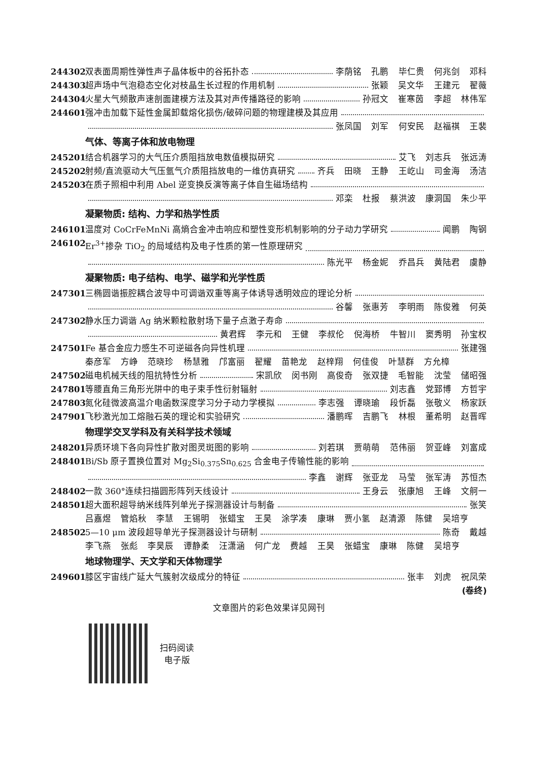244302 双表面周期性弹性声子晶体板中的谷拓扑态 李荫铭 孔鹏 毕仁贵 何兆剑 邓科
244303 超声场中气泡稳态空化对枝晶生长过程的作用机制 张颖 吴文华 王建元 翟薇
244304 火星大气频散声速剖面建模方法及其对声传播路径的影响 孙冠文 崔寒茵 李超 林伟军
244601 强冲击加载下延性金属卸载熔化损伤/破碎问题的物理建模及其应用
张凤国 刘军 何安民 赵福祺 王裴
气体、等离子体和放电物理
245201 结合机器学习的大气压介质阻挡放电数值模拟研究 艾飞 刘志兵 张远涛
245202 射频/直流驱动大气压氩气介质阻挡放电的一维仿真研究 齐兵 田晓 王静 王屹山 司金海 汤洁
245203 在质子照相中利用 Abel 逆变换反演等离子体自生磁场结构
邓栾 杜报 蔡洪波 康洞国 朱少平
凝聚物质: 结构、力学和热学性质
246101 温度对 CoCrFeMnNi 高熵合金冲击响应和塑性变形机制影响的分子动力学研究 闻鹏 陶钢
246102 Er<sup>3+</sup>掺杂 TiO<sub>2</sub> 的局域结构及电子性质的第一性原理研究
陈光平 杨金妮 乔昌兵 黄陆君 虞静
凝聚物质: 电子结构、电学、磁学和光学性质
247301 三椭圆谐振腔耦合波导中可调谐双重等离子体诱导透明效应的理论分析
谷馨 张惠芳 李明雨 陈俊雅 何英
247302 静水压力调谐 Ag 纳米颗粒散射场下量子点激子寿命
黄君辉 李元和 王健 李叔伦 倪海桥 牛智川 窦秀明 孙宝权
247501 Fe 基合金应力感生不可逆磁各向异性机理 张建强
秦彦军 方峥 范晓珍 杨慧雅 邝富丽 翟耀 苗艳龙 赵梓翔 何佳俊 叶慧群 方允樟
247502 磁电机械天线的阻抗特性分析 宋凯欣 闵书刚 高俊奇 张双捷 毛智能 沈莹 储昭强
247801 等腰直角三角形光阱中的电子束手性衍射辐射 刘志鑫 党郅博 方哲宇
247803 氮化硅微波高温介电函数深度学习分子动力学模拟 李志强 谭晓瑜 段忻磊 张敬义 杨家跃
247901 飞秒激光加工熔融石英的理论和实验研究 潘鹏晖 吉鹏飞 林根 董希明 赵晋晖
物理学交叉学科及有关科学技术领域
248201 异质环境下各向异性扩散对图灵斑图的影响 刘若琪 贾萌萌 范伟丽 贺亚峰 刘富成
248401 Bi/Sb 原子置换位置对 Mg<sub>2</sub>Si<sub>0.375</sub>Sn<sub>0.625</sub> 合金电子传输性能的影响
李鑫 谢辉 张亚龙 马莹 张军涛 苏恒杰
248402 一款 360°连续扫描圆形阵列天线设计 王身云 张康旭 王峰 文舸一
248501 超大面积超导纳米线阵列单光子探测器设计与制备 张笑
吕嘉煜 管焰秋 李慧 王锡明 张蜡宝 王昊 涂学凑 康琳 贾小氢 赵清源 陈健 吴培亨
248502 5—10 μm 波段超导单光子探测器设计与研制 陈奇 戴越
李飞燕 张彪 李昊辰 谭静柔 汪潇涵 何广龙 费越 王昊 张蜡宝 康琳 陈健 吴培亨
地球物理学、天文学和天体物理学
249601 膝区宇宙线广延大气簇射次级成分的特征 张丰 刘虎 祝凤荣
(卷终)
文章图片的彩色效果详见网刊
扫码阅读
电子版